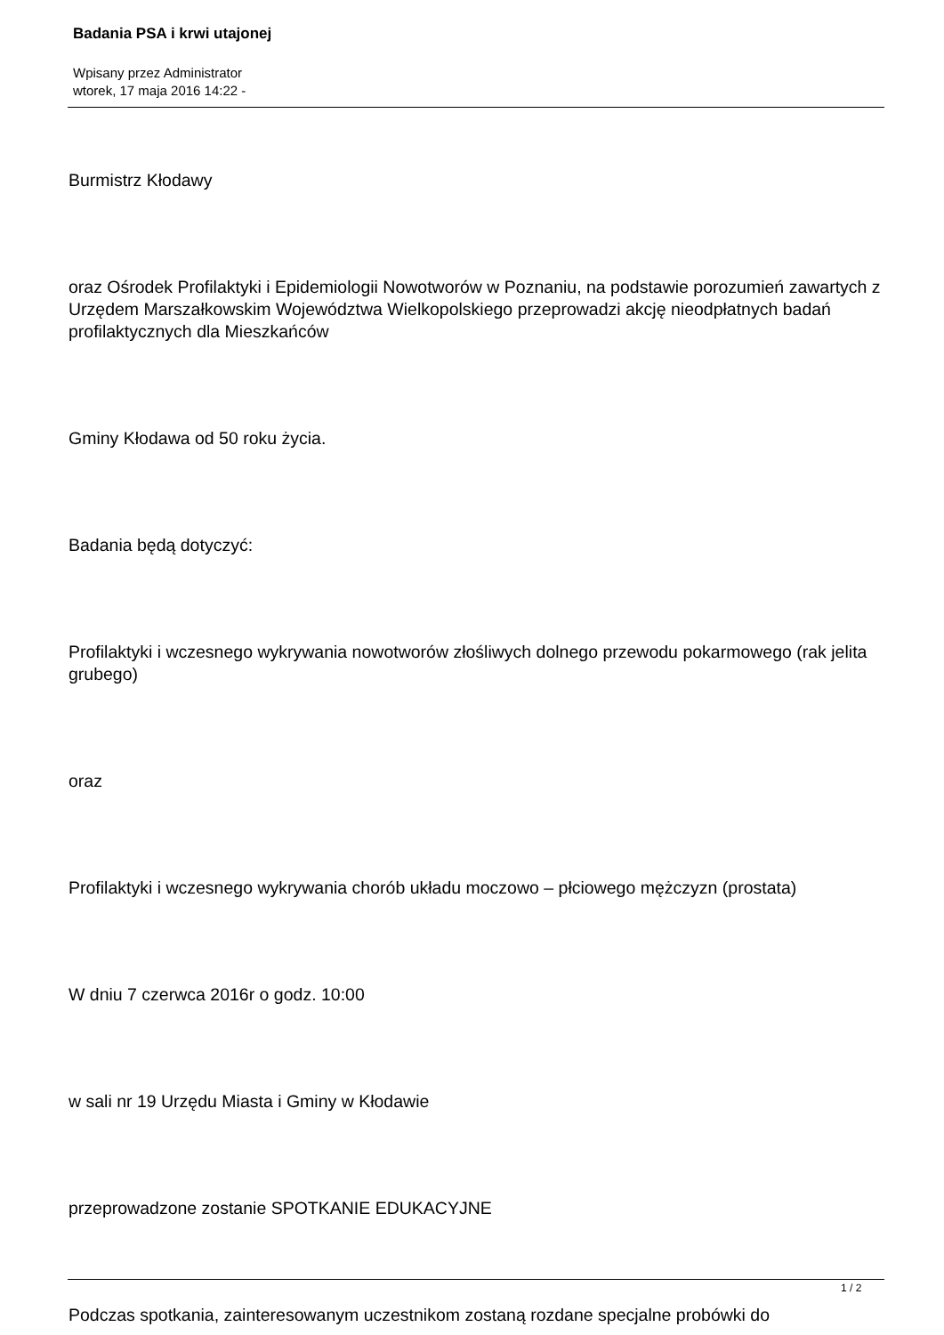Badania PSA i krwi utajonej
Wpisany przez Administrator
wtorek, 17 maja 2016 14:22 -
Burmistrz Kłodawy
oraz Ośrodek Profilaktyki i Epidemiologii Nowotworów w Poznaniu, na podstawie porozumień zawartych z Urzędem Marszałkowskim Województwa Wielkopolskiego przeprowadzi akcję nieodpłatnych badań profilaktycznych dla Mieszkańców
Gminy Kłodawa od 50 roku życia.
Badania będą dotyczyć:
Profilaktyki i wczesnego wykrywania nowotworów złośliwych dolnego przewodu pokarmowego (rak jelita grubego)
oraz
Profilaktyki i wczesnego wykrywania chorób układu moczowo – płciowego mężczyzn (prostata)
W dniu 7 czerwca 2016r o godz. 10:00
w sali nr 19 Urzędu Miasta i Gminy w Kłodawie
przeprowadzone zostanie SPOTKANIE EDUKACYJNE
Podczas spotkania, zainteresowanym uczestnikom zostaną rozdane specjalne probówki do
1 / 2